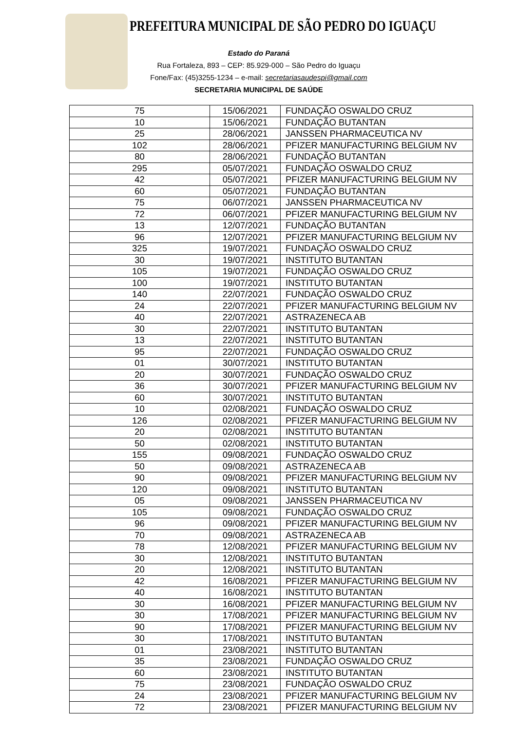PREFEITURA MUNICIPAL DE SÃO PEDRO DO IGUAÇU
Estado do Paraná
Rua Fortaleza, 893 – CEP: 85.929-000 – São Pedro do Iguaçu
Fone/Fax: (45)3255-1234 – e-mail: secretariasaudespi@gmail.com
SECRETARIA MUNICIPAL DE SAÚDE
| 75 | 15/06/2021 | FUNDAÇÃO OSWALDO CRUZ |
| 10 | 15/06/2021 | FUNDAÇÃO BUTANTAN |
| 25 | 28/06/2021 | JANSSEN PHARMACEUTICA NV |
| 102 | 28/06/2021 | PFIZER MANUFACTURING BELGIUM NV |
| 80 | 28/06/2021 | FUNDAÇÃO BUTANTAN |
| 295 | 05/07/2021 | FUNDAÇÃO OSWALDO CRUZ |
| 42 | 05/07/2021 | PFIZER MANUFACTURING BELGIUM NV |
| 60 | 05/07/2021 | FUNDAÇÃO BUTANTAN |
| 75 | 06/07/2021 | JANSSEN PHARMACEUTICA NV |
| 72 | 06/07/2021 | PFIZER MANUFACTURING BELGIUM NV |
| 13 | 12/07/2021 | FUNDAÇÃO BUTANTAN |
| 96 | 12/07/2021 | PFIZER MANUFACTURING BELGIUM NV |
| 325 | 19/07/2021 | FUNDAÇÃO OSWALDO CRUZ |
| 30 | 19/07/2021 | INSTITUTO BUTANTAN |
| 105 | 19/07/2021 | FUNDAÇÃO OSWALDO CRUZ |
| 100 | 19/07/2021 | INSTITUTO BUTANTAN |
| 140 | 22/07/2021 | FUNDAÇÃO OSWALDO CRUZ |
| 24 | 22/07/2021 | PFIZER MANUFACTURING BELGIUM NV |
| 40 | 22/07/2021 | ASTRAZENECA AB |
| 30 | 22/07/2021 | INSTITUTO BUTANTAN |
| 13 | 22/07/2021 | INSTITUTO BUTANTAN |
| 95 | 22/07/2021 | FUNDAÇÃO OSWALDO CRUZ |
| 01 | 30/07/2021 | INSTITUTO BUTANTAN |
| 20 | 30/07/2021 | FUNDAÇÃO OSWALDO CRUZ |
| 36 | 30/07/2021 | PFIZER MANUFACTURING BELGIUM NV |
| 60 | 30/07/2021 | INSTITUTO BUTANTAN |
| 10 | 02/08/2021 | FUNDAÇÃO OSWALDO CRUZ |
| 126 | 02/08/2021 | PFIZER MANUFACTURING BELGIUM NV |
| 20 | 02/08/2021 | INSTITUTO BUTANTAN |
| 50 | 02/08/2021 | INSTITUTO BUTANTAN |
| 155 | 09/08/2021 | FUNDAÇÃO OSWALDO CRUZ |
| 50 | 09/08/2021 | ASTRAZENECA AB |
| 90 | 09/08/2021 | PFIZER MANUFACTURING BELGIUM NV |
| 120 | 09/08/2021 | INSTITUTO BUTANTAN |
| 05 | 09/08/2021 | JANSSEN PHARMACEUTICA NV |
| 105 | 09/08/2021 | FUNDAÇÃO OSWALDO CRUZ |
| 96 | 09/08/2021 | PFIZER MANUFACTURING BELGIUM NV |
| 70 | 09/08/2021 | ASTRAZENECA AB |
| 78 | 12/08/2021 | PFIZER MANUFACTURING BELGIUM NV |
| 30 | 12/08/2021 | INSTITUTO BUTANTAN |
| 20 | 12/08/2021 | INSTITUTO BUTANTAN |
| 42 | 16/08/2021 | PFIZER MANUFACTURING BELGIUM NV |
| 40 | 16/08/2021 | INSTITUTO BUTANTAN |
| 30 | 16/08/2021 | PFIZER MANUFACTURING BELGIUM NV |
| 30 | 17/08/2021 | PFIZER MANUFACTURING BELGIUM NV |
| 90 | 17/08/2021 | PFIZER MANUFACTURING BELGIUM NV |
| 30 | 17/08/2021 | INSTITUTO BUTANTAN |
| 01 | 23/08/2021 | INSTITUTO BUTANTAN |
| 35 | 23/08/2021 | FUNDAÇÃO OSWALDO CRUZ |
| 60 | 23/08/2021 | INSTITUTO BUTANTAN |
| 75 | 23/08/2021 | FUNDAÇÃO OSWALDO CRUZ |
| 24 | 23/08/2021 | PFIZER MANUFACTURING BELGIUM NV |
| 72 | 23/08/2021 | PFIZER MANUFACTURING BELGIUM NV |